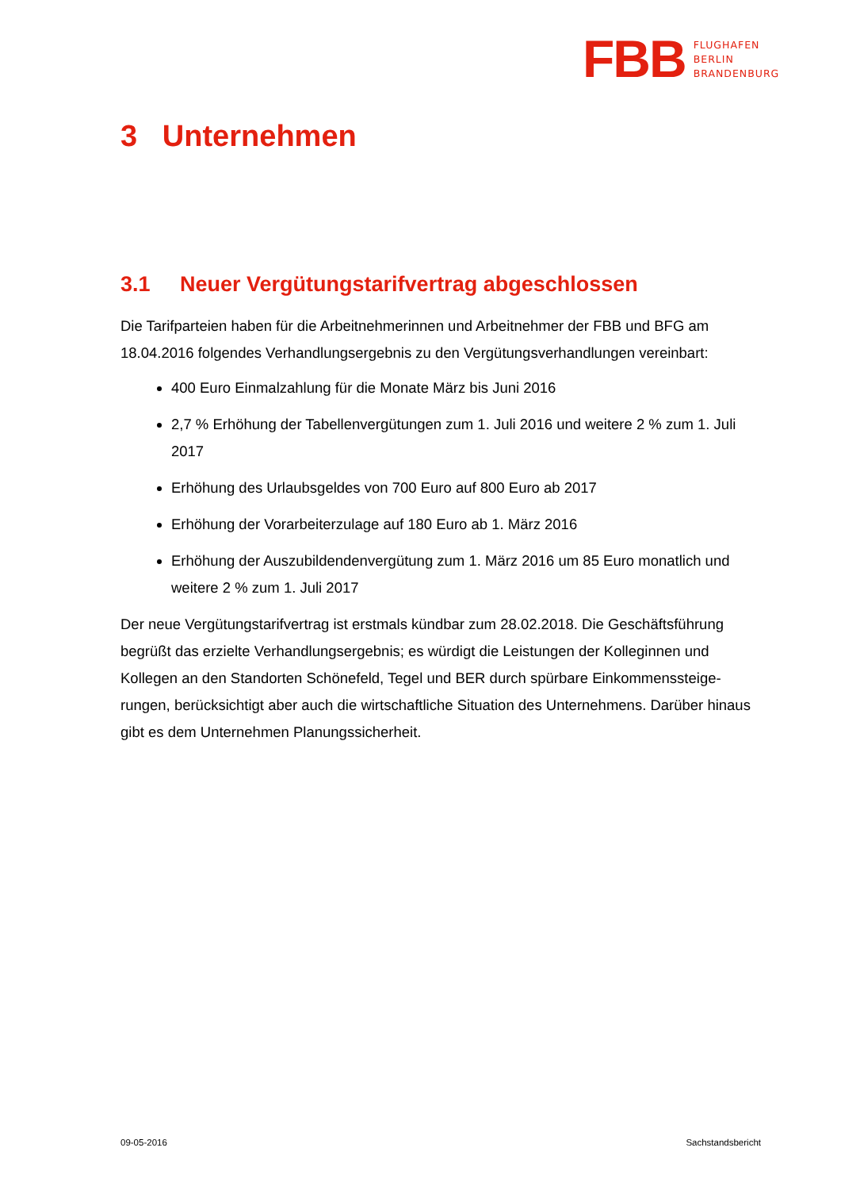FBB
FLUGHAFEN
BERLIN
BRANDENBURG
3 Unternehmen
3.1 Neuer Vergütungstarifvertrag abgeschlossen
Die Tarifparteien haben für die Arbeitnehmerinnen und Arbeitnehmer der FBB und BFG am 18.04.2016 folgendes Verhandlungsergebnis zu den Vergütungsverhandlungen vereinbart:
400 Euro Einmalzahlung für die Monate März bis Juni 2016
2,7 % Erhöhung der Tabellenvergütungen zum 1. Juli 2016 und weitere 2 % zum 1. Juli 2017
Erhöhung des Urlaubsgeldes von 700 Euro auf 800 Euro ab 2017
Erhöhung der Vorarbeiterzulage auf 180 Euro ab 1. März 2016
Erhöhung der Auszubildendenvergütung zum 1. März 2016 um 85 Euro monatlich und weitere 2 % zum 1. Juli 2017
Der neue Vergütungstarifvertrag ist erstmals kündbar zum 28.02.2018. Die Geschäftsführung begrüßt das erzielte Verhandlungsergebnis; es würdigt die Leistungen der Kolleginnen und Kollegen an den Standorten Schönefeld, Tegel und BER durch spürbare Einkommenssteige-rungen, berücksichtigt aber auch die wirtschaftliche Situation des Unternehmens. Darüber hinaus gibt es dem Unternehmen Planungssicherheit.
09-05-2016 Sachstandsbericht